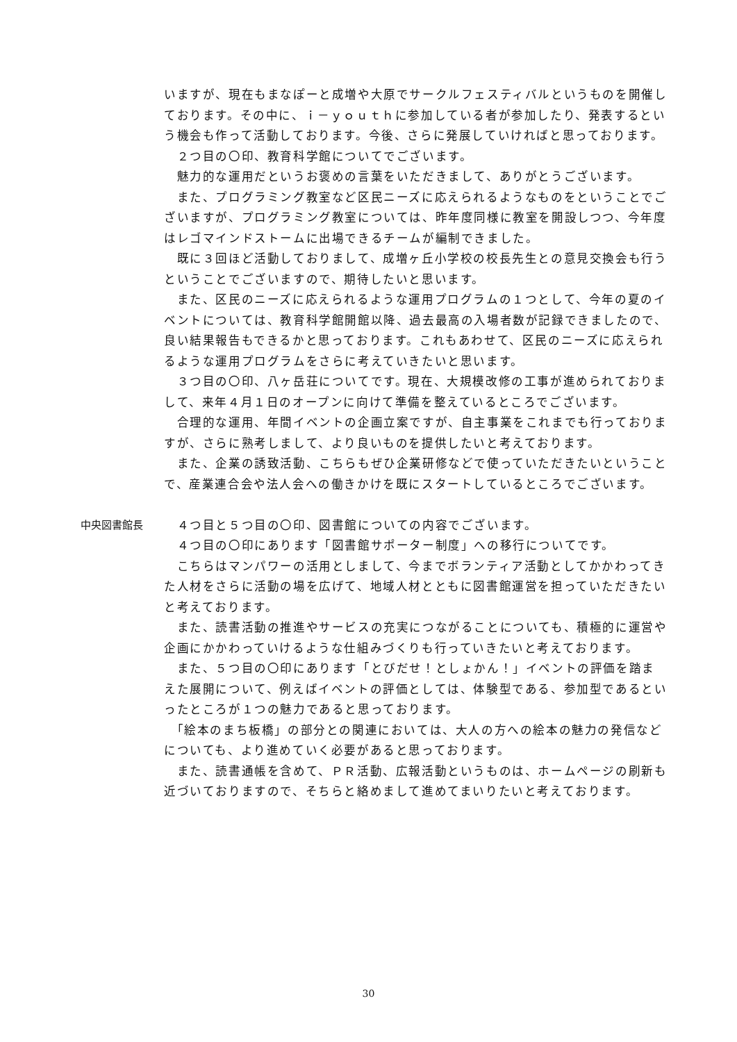いますが、現在もまなぽーと成増や大原でサークルフェスティバルというものを開催しております。その中に、ｉ－ｙｏｕｔｈに参加している者が参加したり、発表するという機会も作って活動しております。今後、さらに発展していければと思っております。
　２つ目の〇印、教育科学館についてでございます。
　魅力的な運用だというお褒めの言葉をいただきまして、ありがとうございます。
　また、プログラミング教室など区民ニーズに応えられるようなものをということでございますが、プログラミング教室については、昨年度同様に教室を開設しつつ、今年度はレゴマインドストームに出場できるチームが編制できました。
　既に３回ほど活動しておりまして、成増ヶ丘小学校の校長先生との意見交換会も行うということでございますので、期待したいと思います。
　また、区民のニーズに応えられるような運用プログラムの１つとして、今年の夏のイベントについては、教育科学館開館以降、過去最高の入場者数が記録できましたので、良い結果報告もできるかと思っております。これもあわせて、区民のニーズに応えられるような運用プログラムをさらに考えていきたいと思います。
　３つ目の〇印、八ヶ岳荘についてです。現在、大規模改修の工事が進められておりまして、来年４月１日のオープンに向けて準備を整えているところでございます。
　合理的な運用、年間イベントの企画立案ですが、自主事業をこれまでも行っておりますが、さらに熟考しまして、より良いものを提供したいと考えております。
　また、企業の誘致活動、こちらもぜひ企業研修などで使っていただきたいということで、産業連合会や法人会への働きかけを既にスタートしているところでございます。
中央図書館長 　４つ目と５つ目の〇印、図書館についての内容でございます。
　４つ目の〇印にあります「図書館サポーター制度」への移行についてです。
　こちらはマンパワーの活用としまして、今までボランティア活動としてかかわってきた人材をさらに活動の場を広げて、地域人材とともに図書館運営を担っていただきたいと考えております。
　また、読書活動の推進やサービスの充実につながることについても、積極的に運営や企画にかかわっていけるような仕組みづくりも行っていきたいと考えております。
　また、５つ目の〇印にあります「とびだせ！としょかん！」イベントの評価を踏まえた展開について、例えばイベントの評価としては、体験型である、参加型であるといったところが１つの魅力であると思っております。
　「絵本のまち板橋」の部分との関連においては、大人の方への絵本の魅力の発信などについても、より進めていく必要があると思っております。
　また、読書通帳を含めて、ＰＲ活動、広報活動というものは、ホームページの刷新も近づいておりますので、そちらと絡めまして進めてまいりたいと考えております。
30